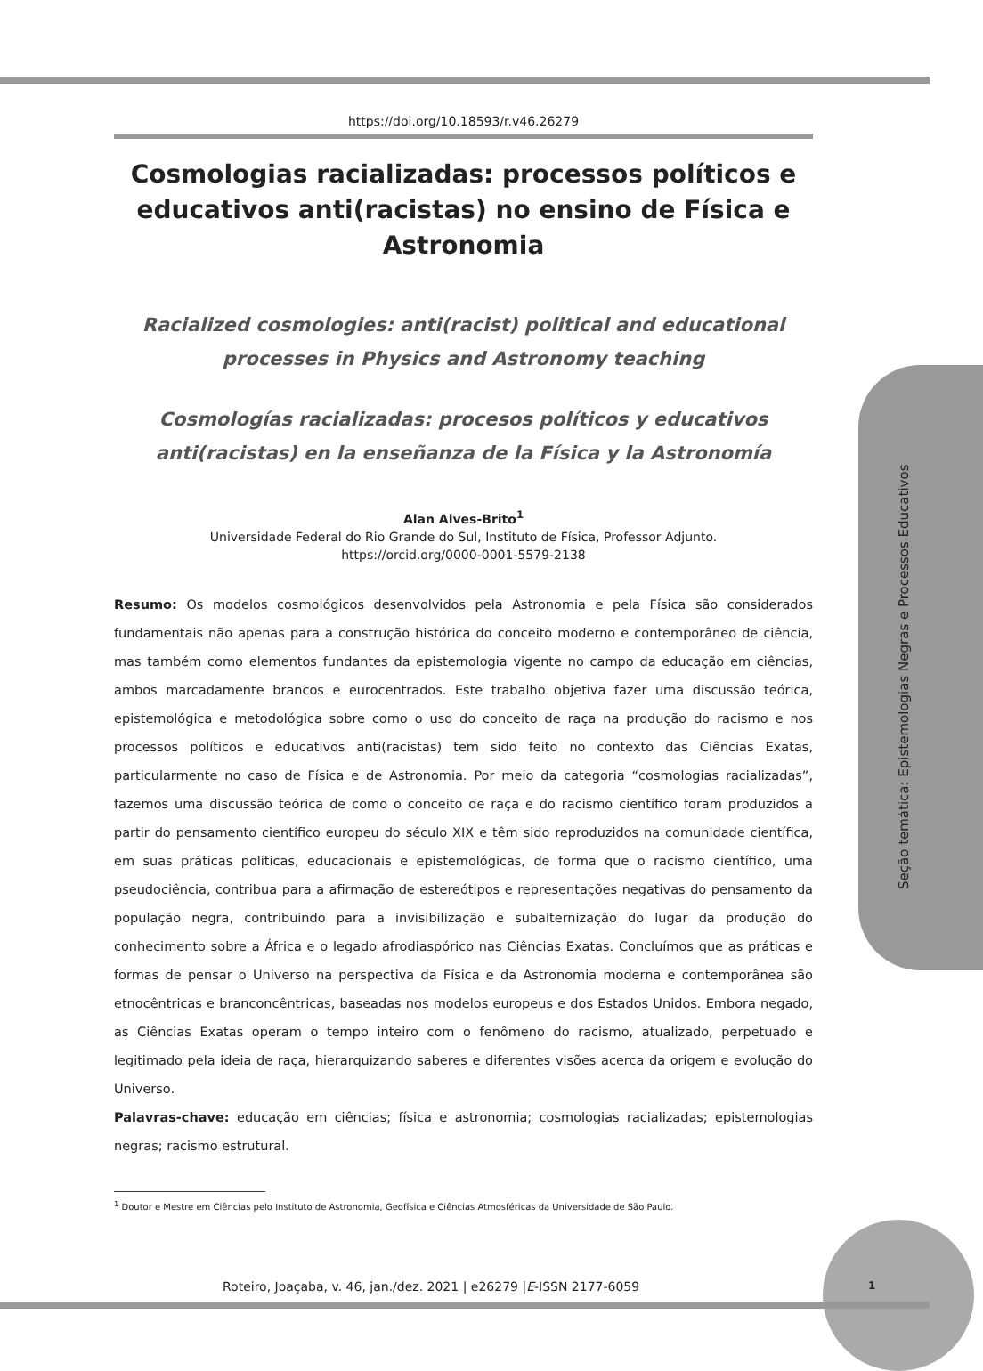Seção temática: Epistemologias Negras e Processos Educativos
https://doi.org/10.18593/r.v46.26279
Cosmologias racializadas: processos políticos e educativos anti(racistas) no ensino de Física e Astronomia
Racialized cosmologies: anti(racist) political and educational processes in Physics and Astronomy teaching
Cosmologías racializadas: procesos políticos y educativos anti(racistas) en la enseñanza de la Física y la Astronomía
Alan Alves-Brito<sup>1</sup>
Universidade Federal do Rio Grande do Sul, Instituto de Física, Professor Adjunto.
https://orcid.org/0000-0001-5579-2138
Resumo: Os modelos cosmológicos desenvolvidos pela Astronomia e pela Física são considerados fundamentais não apenas para a construção histórica do conceito moderno e contemporâneo de ciência, mas também como elementos fundantes da epistemologia vigente no campo da educação em ciências, ambos marcadamente brancos e eurocentrados. Este trabalho objetiva fazer uma discussão teórica, epistemológica e metodológica sobre como o uso do conceito de raça na produção do racismo e nos processos políticos e educativos anti(racistas) tem sido feito no contexto das Ciências Exatas, particularmente no caso de Física e de Astronomia. Por meio da categoria “cosmologias racializadas”, fazemos uma discussão teórica de como o conceito de raça e do racismo científico foram produzidos a partir do pensamento científico europeu do século XIX e têm sido reproduzidos na comunidade científica, em suas práticas políticas, educacionais e epistemológicas, de forma que o racismo científico, uma pseudociência, contribua para a afirmação de estereótipos e representações negativas do pensamento da população negra, contribuindo para a invisibilização e subalternização do lugar da produção do conhecimento sobre a África e o legado afrodiaspórico nas Ciências Exatas. Concluímos que as práticas e formas de pensar o Universo na perspectiva da Física e da Astronomia moderna e contemporânea são etnocêntricas e branconcêntricas, baseadas nos modelos europeus e dos Estados Unidos. Embora negado, as Ciências Exatas operam o tempo inteiro com o fenômeno do racismo, atualizado, perpetuado e legitimado pela ideia de raça, hierarquizando saberes e diferentes visões acerca da origem e evolução do Universo.
Palavras-chave: educação em ciências; física e astronomia; cosmologias racializadas; epistemologias negras; racismo estrutural.
<sup>1</sup> Doutor e Mestre em Ciências pelo Instituto de Astronomia, Geofísica e Ciências Atmosféricas da Universidade de São Paulo.
Roteiro, Joaçaba, v. 46, jan./dez. 2021 | e26279 |E-ISSN 2177-6059
1